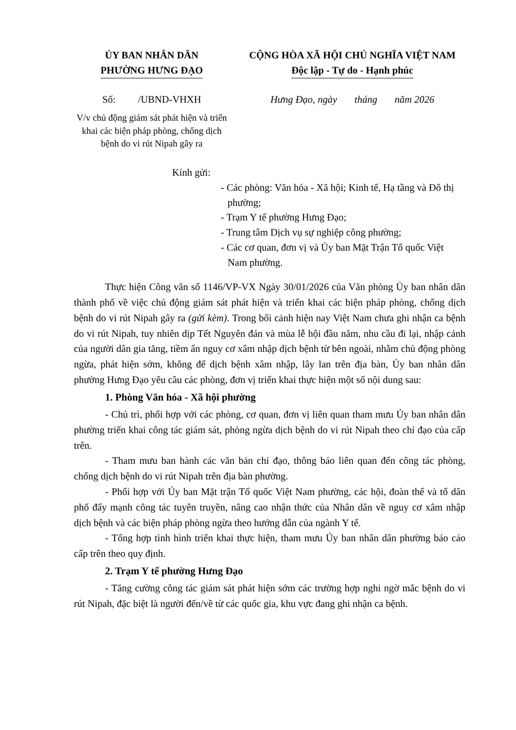ỦY BAN NHÂN DÂN
PHƯỜNG HƯNG ĐẠO
CỘNG HÒA XÃ HỘI CHỦ NGHĨA VIỆT NAM
Độc lập - Tự do - Hạnh phúc
Số: /UBND-VHXH
V/v chủ động giám sát phát hiện và triển khai các biện pháp phòng, chống dịch bệnh do vi rút Nipah gây ra
Hưng Đạo, ngày tháng năm 2026
Kính gửi:
- Các phòng: Văn hóa - Xã hội; Kinh tế, Hạ tầng và Đô thị phường;
- Trạm Y tế phường Hưng Đạo;
- Trung tâm Dịch vụ sự nghiệp công phường;
- Các cơ quan, đơn vị và Ủy ban Mặt Trận Tổ quốc Việt Nam phường.
Thực hiện Công văn số 1146/VP-VX Ngày 30/01/2026 của Văn phòng Ủy ban nhân dân thành phố về việc chủ động giám sát phát hiện và triển khai các biện pháp phòng, chống dịch bệnh do vi rút Nipah gây ra (gửi kèm). Trong bối cảnh hiện nay Việt Nam chưa ghi nhận ca bệnh do vi rút Nipah, tuy nhiên dịp Tết Nguyên đán và mùa lễ hội đầu năm, nhu cầu đi lại, nhập cảnh của người dân gia tăng, tiềm ẩn nguy cơ xâm nhập dịch bệnh từ bên ngoài, nhằm chủ động phòng ngừa, phát hiện sớm, không để dịch bệnh xâm nhập, lây lan trên địa bàn, Ủy ban nhân dân phường Hưng Đạo yêu cầu các phòng, đơn vị triển khai thực hiện một số nội dung sau:
1. Phòng Văn hóa - Xã hội phường
- Chủ trì, phối hợp với các phòng, cơ quan, đơn vị liên quan tham mưu Ủy ban nhân dân phường triển khai công tác giám sát, phòng ngừa dịch bệnh do vi rút Nipah theo chỉ đạo của cấp trên.
- Tham mưu ban hành các văn bản chỉ đạo, thông báo liên quan đến công tác phòng, chống dịch bệnh do vi rút Nipah trên địa bàn phường.
- Phối hợp với Ủy ban Mặt trận Tổ quốc Việt Nam phường, các hội, đoàn thể và tổ dân phố đẩy mạnh công tác tuyên truyền, nâng cao nhận thức của Nhân dân về nguy cơ xâm nhập dịch bệnh và các biện pháp phòng ngừa theo hướng dẫn của ngành Y tế.
- Tổng hợp tình hình triển khai thực hiện, tham mưu Ủy ban nhân dân phường báo cáo cấp trên theo quy định.
2. Trạm Y tế phường Hưng Đạo
- Tăng cường công tác giám sát phát hiện sớm các trường hợp nghi ngờ mắc bệnh do vi rút Nipah, đặc biệt là người đến/về từ các quốc gia, khu vực đang ghi nhận ca bệnh.